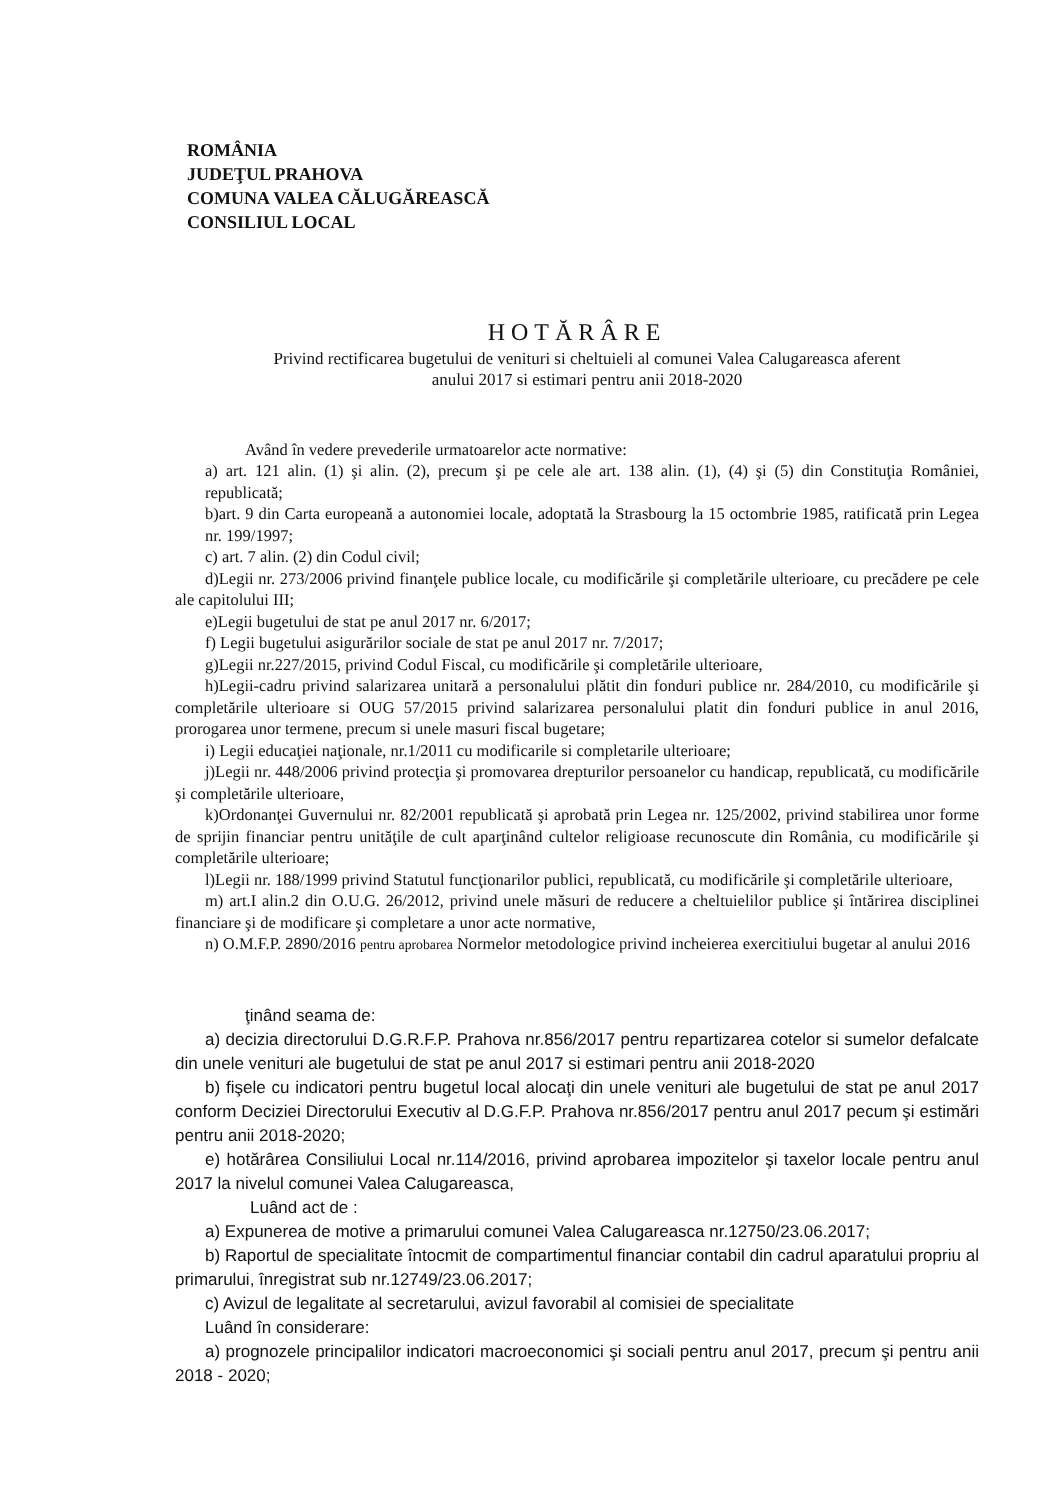ROMÂNIA
JUDEŢUL PRAHOVA
COMUNA VALEA CĂLUGĂREASCĂ
CONSILIUL LOCAL
HOTĂRÂRE
Privind rectificarea bugetului de venituri si cheltuieli al comunei Valea Calugareasca aferent
anului 2017 si estimari pentru anii 2018-2020
Având în vedere prevederile urmatoarelor acte normative:
a) art. 121 alin. (1) şi alin. (2), precum şi pe cele ale art. 138 alin. (1), (4) şi (5) din Constituţia României, republicată;
b)art. 9 din Carta europeană a autonomiei locale, adoptată la Strasbourg la 15 octombrie 1985, ratificată prin Legea nr. 199/1997;
c) art. 7 alin. (2) din Codul civil;
d)Legii nr. 273/2006 privind finanţele publice locale, cu modificările şi completările ulterioare, cu precădere pe cele ale capitolului III;
e)Legii bugetului de stat pe anul 2017 nr. 6/2017;
f) Legii bugetului asigurărilor sociale de stat pe anul 2017 nr. 7/2017;
g)Legii nr.227/2015, privind Codul Fiscal, cu modificările şi completările ulterioare,
h)Legii-cadru privind salarizarea unitară a personalului plătit din fonduri publice nr. 284/2010, cu modificările şi completările ulterioare si OUG 57/2015 privind salarizarea personalului platit din fonduri publice in anul 2016, prorogarea unor termene, precum si unele masuri fiscal bugetare;
i) Legii educaţiei naţionale, nr.1/2011 cu modificarile si completarile ulterioare;
j)Legii nr. 448/2006 privind protecţia şi promovarea drepturilor persoanelor cu handicap, republicată, cu modificările şi completările ulterioare,
k)Ordonanţei Guvernului nr. 82/2001 republicată şi aprobată prin Legea nr. 125/2002, privind stabilirea unor forme de sprijin financiar pentru unităţile de cult aparţinând cultelor religioase recunoscute din România, cu modificările şi completările ulterioare;
l)Legii nr. 188/1999 privind Statutul funcţionarilor publici, republicată, cu modificările şi completările ulterioare,
m) art.I alin.2 din O.U.G. 26/2012, privind unele măsuri de reducere a cheltuielilor publice şi întărirea disciplinei financiare şi de modificare şi completare a unor acte normative,
n) O.M.F.P. 2890/2016 pentru aprobarea Normelor metodologice privind incheierea exercitiului bugetar al anului 2016
ţinând seama de:
a) decizia directorului D.G.R.F.P. Prahova nr.856/2017 pentru repartizarea cotelor si sumelor defalcate din unele venituri ale bugetului de stat pe anul 2017 si estimari pentru anii 2018-2020
b) fişele cu indicatori pentru bugetul local alocaţi din unele venituri ale bugetului de stat pe anul 2017 conform Deciziei Directorului Executiv al D.G.F.P. Prahova nr.856/2017 pentru anul 2017 pecum şi estimări pentru anii 2018-2020;
e) hotărârea Consiliului Local nr.114/2016, privind aprobarea impozitelor şi taxelor locale pentru anul 2017 la nivelul comunei Valea Calugareasca,
Luând act de :
a) Expunerea de motive a primarului comunei Valea Calugareasca nr.12750/23.06.2017;
b) Raportul de specialitate întocmit de compartimentul financiar contabil din cadrul aparatului propriu al primarului, înregistrat sub nr.12749/23.06.2017;
c) Avizul de legalitate al secretarului, avizul favorabil al comisiei de specialitate
Luând în considerare:
a) prognozele principalilor indicatori macroeconomici şi sociali pentru anul 2017, precum şi pentru anii 2018 - 2020;